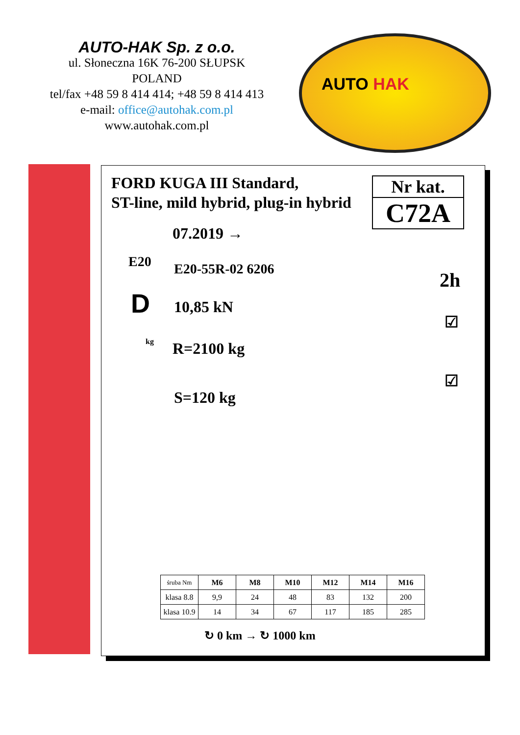AUTO-HAK Sp. z o.o.
ul. Słoneczna 16K 76-200 SŁUPSK
POLAND
tel/fax +48 59 8 414 414; +48 59 8 414 413
e-mail: office@autohak.com.pl
www.autohak.com.pl
AUTO HAK
FORD KUGA III Standard,
ST-line, mild hybrid, plug-in hybrid
Nr kat.
C72A
07.2019 →
E20 E20-55R-02 6206
D 10,85 kN
kg R=2100 kg
S=120 kg
2h
☑
☑
| śruba Nm | M6 | M8 | M10 | M12 | M14 | M16 |
| --- | --- | --- | --- | --- | --- | --- |
| klasa 8.8 | 9,9 | 24 | 48 | 83 | 132 | 200 |
| klasa 10.9 | 14 | 34 | 67 | 117 | 185 | 285 |
↻ 0 km → ↻ 1000 km